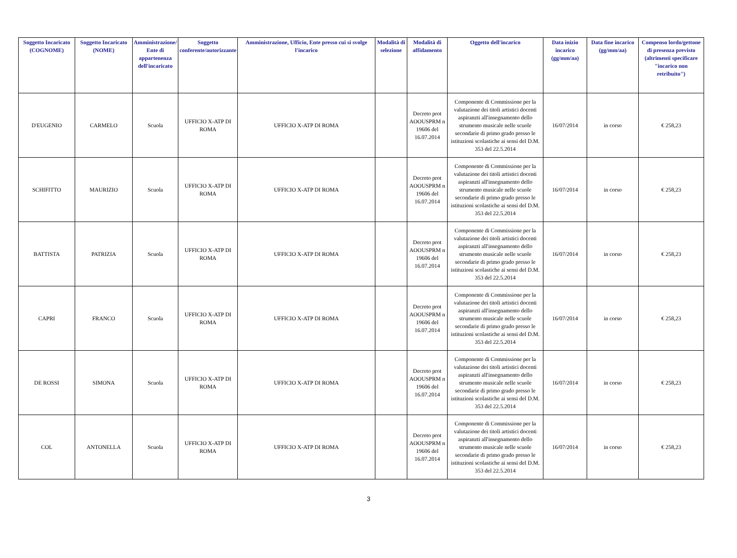| Soggetto Incaricato (COGNOME) | Soggetto Incaricato (NOME) | Amministrazione/ Ente di appartenenza dell'incaricato | Soggetto conferente/autorizzante | Amministrazione, Ufficio, Ente presso cui si svolge l'incarico | Modalità di selezione | Modalità di affidamento | Oggetto dell'incarico | Data inizio incarico (gg/mm/aa) | Data fine incarico (gg/mm/aa) | Compenso lordo/gettone di presenza previsto (altrimenti specificare "incarico non retribuito") |
| --- | --- | --- | --- | --- | --- | --- | --- | --- | --- | --- |
| D'EUGENIO | CARMELO | Scuola | UFFICIO X-ATP DI ROMA | UFFICIO X-ATP DI ROMA | | Decreto prot AOOUSPRM n 19606 del 16.07.2014 | Componente di Commissione per la valutazione dei titoli artistici docenti aspiranzti all'insegnamento dello strumento musicale nelle scuole secondarie di primo grado presso le istituzioni scolastiche ai sensi del D.M. 353 del 22.5.2014 | 16/07/2014 | in corso | € 258,23 |
| SCHIFITTO | MAURIZIO | Scuola | UFFICIO X-ATP DI ROMA | UFFICIO X-ATP DI ROMA | | Decreto prot AOOUSPRM n 19606 del 16.07.2014 | Componente di Commissione per la valutazione dei titoli artistici docenti aspiranzti all'insegnamento dello strumento musicale nelle scuole secondarie di primo grado presso le istituzioni scolastiche ai sensi del D.M. 353 del 22.5.2014 | 16/07/2014 | in corso | € 258,23 |
| BATTISTA | PATRIZIA | Scuola | UFFICIO X-ATP DI ROMA | UFFICIO X-ATP DI ROMA | | Decreto prot AOOUSPRM n 19606 del 16.07.2014 | Componente di Commissione per la valutazione dei titoli artistici docenti aspiranzti all'insegnamento dello strumento musicale nelle scuole secondarie di primo grado presso le istituzioni scolastiche ai sensi del D.M. 353 del 22.5.2014 | 16/07/2014 | in corso | € 258,23 |
| CAPRI | FRANCO | Scuola | UFFICIO X-ATP DI ROMA | UFFICIO X-ATP DI ROMA | | Decreto prot AOOUSPRM n 19606 del 16.07.2014 | Componente di Commissione per la valutazione dei titoli artistici docenti aspiranzti all'insegnamento dello strumento musicale nelle scuole secondarie di primo grado presso le istituzioni scolastiche ai sensi del D.M. 353 del 22.5.2014 | 16/07/2014 | in corso | € 258,23 |
| DE ROSSI | SIMONA | Scuola | UFFICIO X-ATP DI ROMA | UFFICIO X-ATP DI ROMA | | Decreto prot AOOUSPRM n 19606 del 16.07.2014 | Componente di Commissione per la valutazione dei titoli artistici docenti aspiranzti all'insegnamento dello strumento musicale nelle scuole secondarie di primo grado presso le istituzioni scolastiche ai sensi del D.M. 353 del 22.5.2014 | 16/07/2014 | in corso | € 258,23 |
| COL | ANTONELLA | Scuola | UFFICIO X-ATP DI ROMA | UFFICIO X-ATP DI ROMA | | Decreto prot AOOUSPRM n 19606 del 16.07.2014 | Componente di Commissione per la valutazione dei titoli artistici docenti aspiranzti all'insegnamento dello strumento musicale nelle scuole secondarie di primo grado presso le istituzioni scolastiche ai sensi del D.M. 353 del 22.5.2014 | 16/07/2014 | in corso | € 258,23 |
3